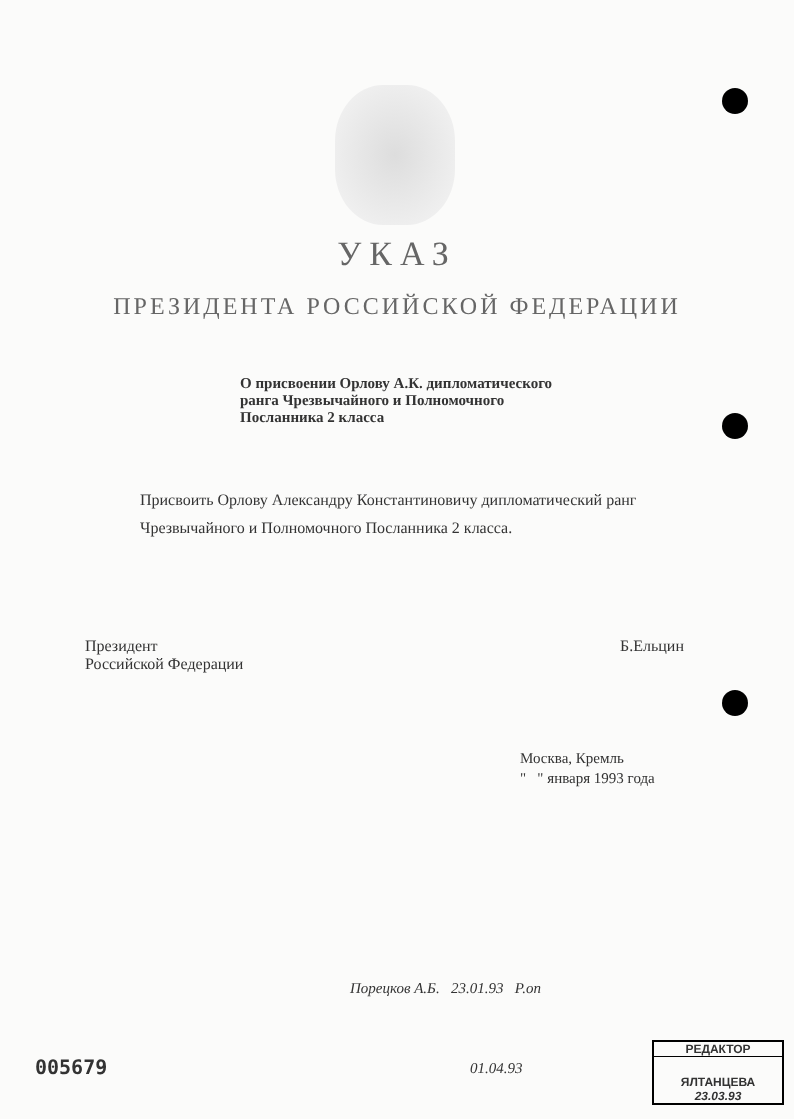УКАЗ
ПРЕЗИДЕНТА РОССИЙСКОЙ ФЕДЕРАЦИИ
О присвоении Орлову А.К. дипломатического ранга Чрезвычайного и Полномочного Посланника 2 класса
Присвоить Орлову Александру Константиновичу дипломатический ранг Чрезвычайного и Полномочного Посланника 2 класса.
Президент
Российской Федерации
Б.Ельцин
Москва, Кремль
" " января 1993 года
Порецков А.Б. 23.01.93 Р.оп
01.04.93
005679
РЕДАКТОР
ЯЛТАНЦЕВА
23.03.93